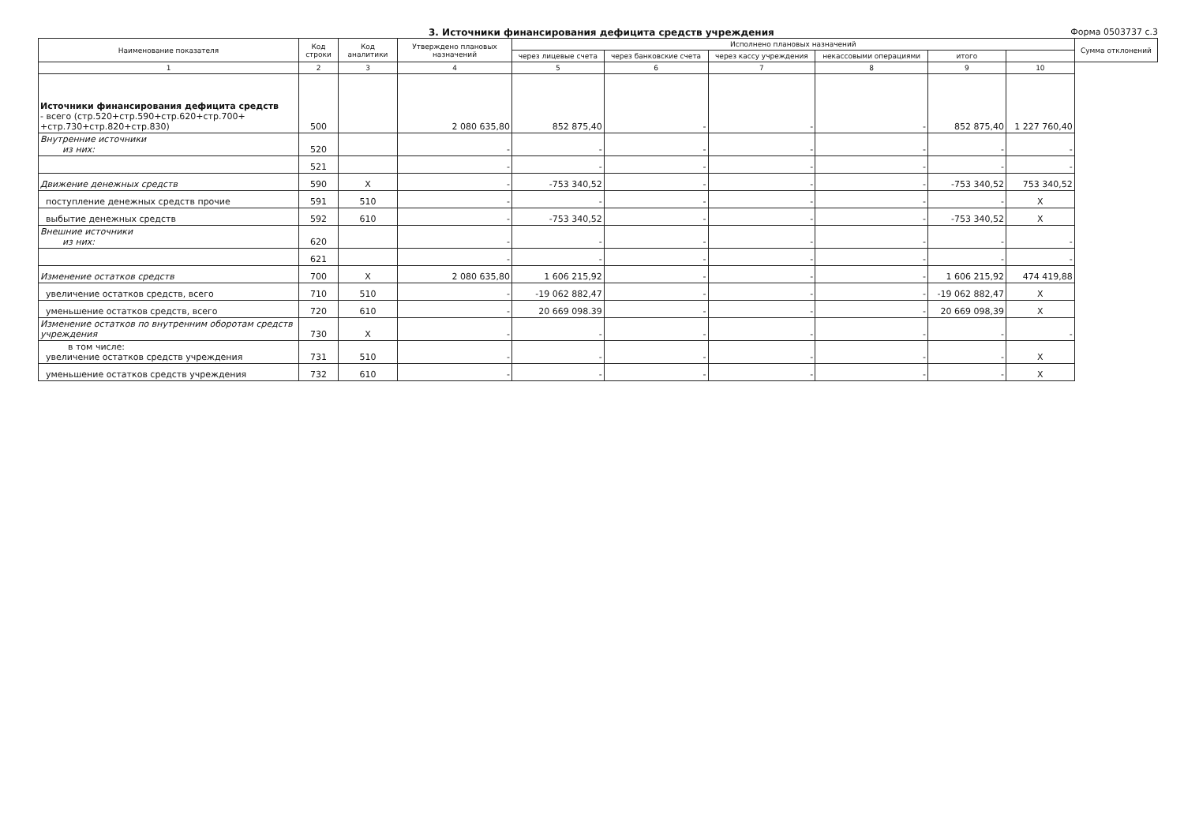3. Источники финансирования дефицита средств учреждения
Форма 0503737 с.3
| Наименование показателя | Код строки | Код аналитики | Утверждено плановых назначений | Исполнено плановых назначений | | | | | | Сумма отклонений |
| --- | --- | --- | --- | --- | --- | --- | --- | --- | --- | --- |
| | | | | через лицевые счета | через банковские счета | через кассу учреждения | некассовыми операциями | итого | | |
| 1 | 2 | 3 | 4 | 5 | 6 | 7 | 8 | 9 | 10 | |
| Источники финансирования дефицита средств - всего (стр.520+стр.590+стр.620+стр.700+ +стр.730+стр.820+стр.830) | 500 | | 2 080 635,80 | 852 875,40 | - | - | - | 852 875,40 | 1 227 760,40 | |
| Внутренние источники из них: | 520 | | - | - | - | - | - | - | - | |
| | 521 | | - | - | - | - | - | - | - | |
| Движение денежных средств | 590 | X | - | -753 340,52 | - | - | - | -753 340,52 | 753 340,52 | |
| поступление денежных средств прочие | 591 | 510 | - | - | - | - | - | - | X | |
| выбытие денежных средств | 592 | 610 | - | -753 340,52 | - | - | - | -753 340,52 | X | |
| Внешние источники из них: | 620 | | - | - | - | - | - | - | - | |
| | 621 | | - | - | - | - | - | - | - | |
| Изменение остатков средств | 700 | X | 2 080 635,80 | 1 606 215,92 | - | - | - | 1 606 215,92 | 474 419,88 | |
| увеличение остатков средств, всего | 710 | 510 | - | -19 062 882,47 | - | - | - | -19 062 882,47 | X | |
| уменьшение остатков средств, всего | 720 | 610 | - | 20 669 098.39 | - | - | - | 20 669 098,39 | X | |
| Изменение остатков по внутренним оборотам средств учреждения | 730 | X | - | - | - | - | - | - | - | |
| в том числе: увеличение остатков средств учреждения | 731 | 510 | - | - | - | - | - | - | X | |
| уменьшение остатков средств учреждения | 732 | 610 | - | - | - | - | - | - | X | |